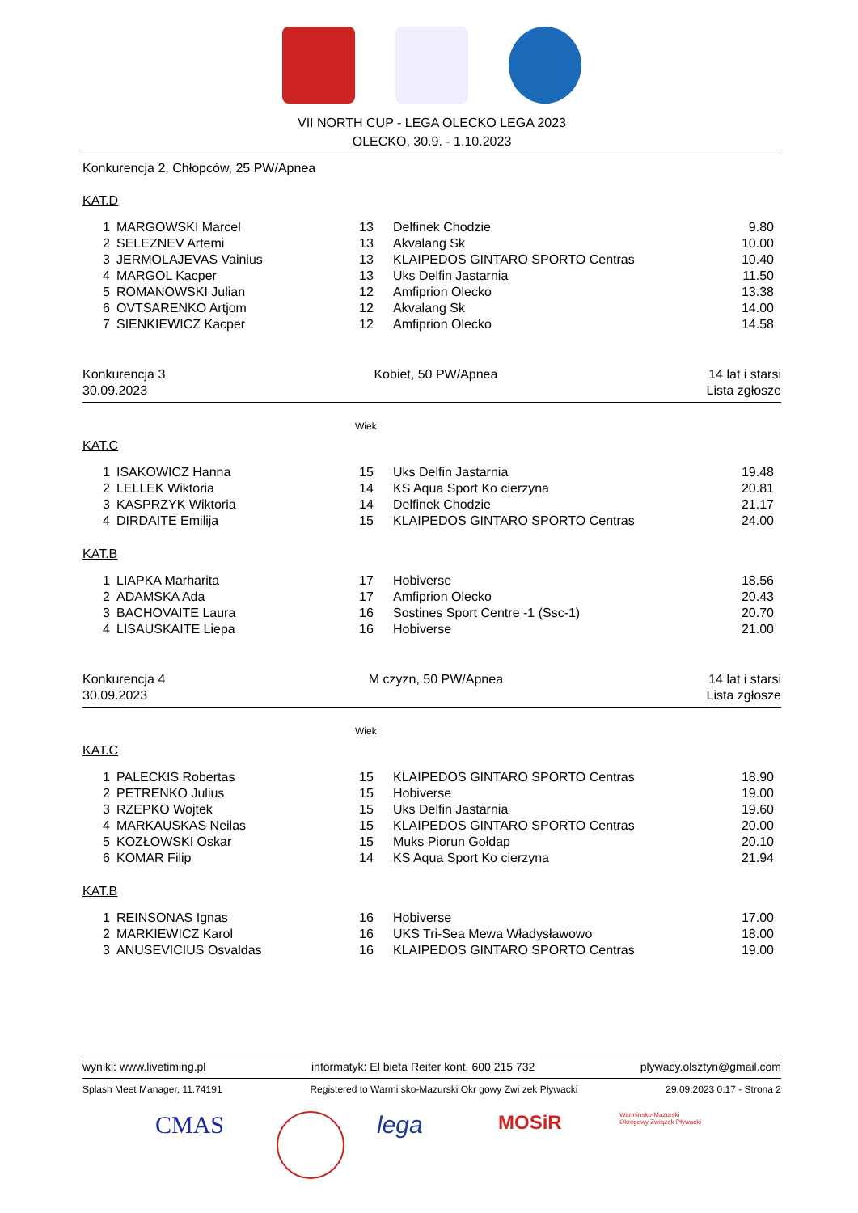VII NORTH CUP - LEGA OLECKO LEGA 2023
OLECKO, 30.9. - 1.10.2023
Konkurencja 2, Chłopców, 25 PW/Apnea
KAT.D
| 1 | MARGOWSKI Marcel | 13 | Delfinek Chodzie | 9.80 |
| 2 | SELEZNEV Artemi | 13 | Akvalang Sk | 10.00 |
| 3 | JERMOLAJEVAS Vainius | 13 | KLAIPEDOS GINTARO SPORTO Centras | 10.40 |
| 4 | MARGOL Kacper | 13 | Uks Delfin Jastarnia | 11.50 |
| 5 | ROMANOWSKI Julian | 12 | Amfiprion Olecko | 13.38 |
| 6 | OVTSARENKO Artjom | 12 | Akvalang Sk | 14.00 |
| 7 | SIENKIEWICZ Kacper | 12 | Amfiprion Olecko | 14.58 |
Konkurencja 3
30.09.2023
Kobiet, 50 PW/Apnea 14 lat i starsi
Lista zgłosze
Wiek
KAT.C
| 1 | ISAKOWICZ Hanna | 15 | Uks Delfin Jastarnia | 19.48 |
| 2 | LELLEK Wiktoria | 14 | KS Aqua Sport Ko cierzyna | 20.81 |
| 3 | KASPRZYK Wiktoria | 14 | Delfinek Chodzie | 21.17 |
| 4 | DIRDAITE Emilija | 15 | KLAIPEDOS GINTARO SPORTO Centras | 24.00 |
KAT.B
| 1 | LIAPKA Marharita | 17 | Hobiverse | 18.56 |
| 2 | ADAMSKA Ada | 17 | Amfiprion Olecko | 20.43 |
| 3 | BACHOVAITE Laura | 16 | Sostines Sport Centre -1 (Ssc-1) | 20.70 |
| 4 | LISAUSKAITE Liepa | 16 | Hobiverse | 21.00 |
Konkurencja 4
30.09.2023
M czyzn, 50 PW/Apnea 14 lat i starsi
Lista zgłosze
Wiek
KAT.C
| 1 | PALECKIS Robertas | 15 | KLAIPEDOS GINTARO SPORTO Centras | 18.90 |
| 2 | PETRENKO Julius | 15 | Hobiverse | 19.00 |
| 3 | RZEPKO Wojtek | 15 | Uks Delfin Jastarnia | 19.60 |
| 4 | MARKAUSKAS Neilas | 15 | KLAIPEDOS GINTARO SPORTO Centras | 20.00 |
| 5 | KOZŁOWSKI Oskar | 15 | Muks Piorun Gołdap | 20.10 |
| 6 | KOMAR Filip | 14 | KS Aqua Sport Ko cierzyna | 21.94 |
KAT.B
| 1 | REINSONAS Ignas | 16 | Hobiverse | 17.00 |
| 2 | MARKIEWICZ Karol | 16 | UKS Tri-Sea Mewa Władysławowo | 18.00 |
| 3 | ANUSEVICIUS Osvaldas | 16 | KLAIPEDOS GINTARO SPORTO Centras | 19.00 |
wyniki: www.livetiming.pl informatyk: El bieta Reiter kont. 600 215 732 plywacy.olsztyn@gmail.com
Splash Meet Manager, 11.74191 Registered to Warmi sko-Mazurski Okr gowy Zwi zek Pływacki 29.09.2023 0:17 - Strona 2
CMAS lega
MOSiR
Warmińsko-Mazurski Okręgowy Związek Pływacki